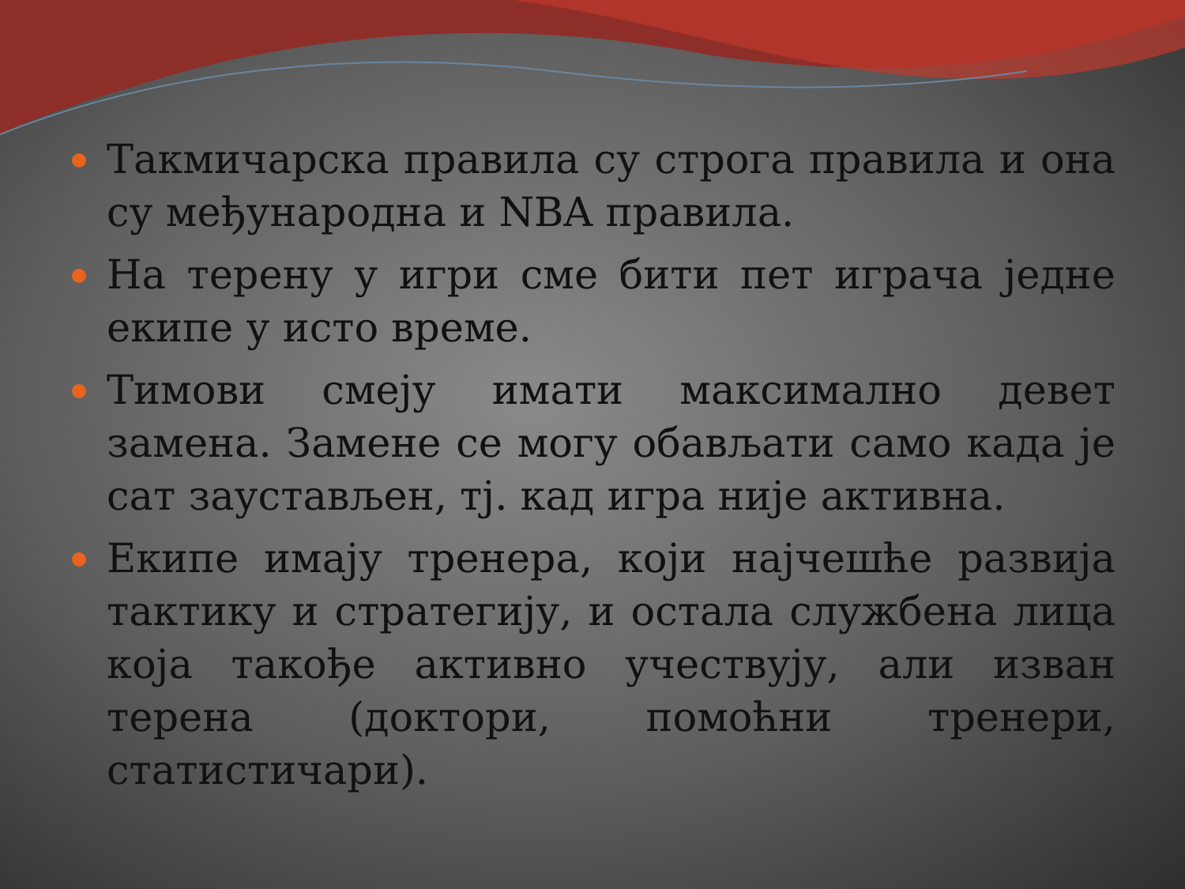Такмичарска правила су строга правила и она су међународна и NBA правила.
На терену у игри сме бити пет играча једне екипе у исто време.
Тимови смеју имати максимално девет замена. Замене се могу обављати само када је сат заустављен, тј. кад игра није активна.
Екипе имају тренера, који најчешће развија тактику и стратегију, и остала службена лица која такође активно учествују, али изван терена (доктори, помоћни тренери, статистичари).